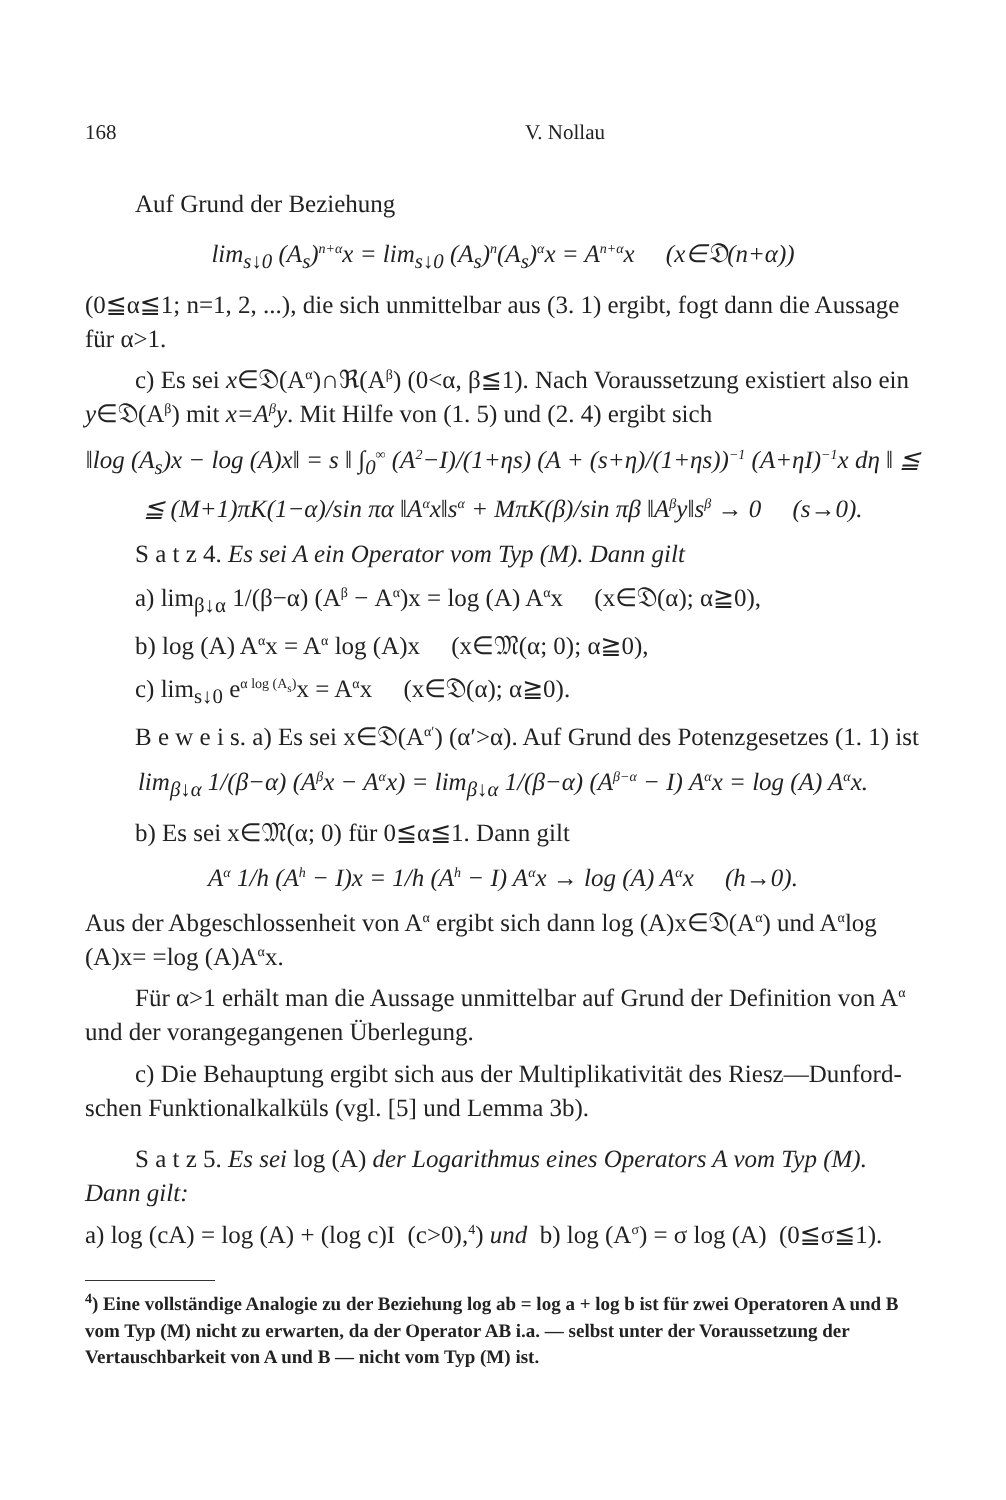168 V. Nollau
Auf Grund der Beziehung
lim<sub>s↓0</sub> (A<sub>s</sub>)<sup>n+α</sup>x = lim<sub>s↓0</sub> (A<sub>s</sub>)<sup>n</sup>(A<sub>s</sub>)<sup>α</sup>x = A<sup>n+α</sup>x (x∈𝔇(n+α))
(0≦α≦1; n=1, 2, ...), die sich unmittelbar aus (3. 1) ergibt, fogt dann die Aussage für α>1.
c) Es sei x∈𝔇(A<sup>α</sup>)∩ℜ(A<sup>β</sup>) (0<α, β≦1). Nach Voraussetzung existiert also ein y∈𝔇(A<sup>β</sup>) mit x=A<sup>β</sup>y. Mit Hilfe von (1. 5) und (2. 4) ergibt sich
‖log (A<sub>s</sub>)x − log (A)x‖ = s ‖ ∫<sub>0</sub><sup>∞</sup> (A<sup>2</sup>−I)/(1+ηs) (A + (s+η)/(1+ηs))<sup>−1</sup> (A+ηI)<sup>−1</sup>x dη ‖ ≦
≦ (M+1)πK(1−α)/sin πα ‖A<sup>α</sup>x‖s<sup>α</sup> + MπK(β)/sin πβ ‖A<sup>β</sup>y‖s<sup>β</sup> → 0 (s→0).
S a t z 4. Es sei A ein Operator vom Typ (M). Dann gilt
a) lim<sub>β↓α</sub> 1/(β−α) (A<sup>β</sup> − A<sup>α</sup>)x = log (A) A<sup>α</sup>x (x∈𝔇(α); α≧0),
b) log (A) A<sup>α</sup>x = A<sup>α</sup> log (A)x (x∈𝔐(α; 0); α≧0),
c) lim<sub>s↓0</sub> e<sup>α log (A<sub>s</sub>)</sup>x = A<sup>α</sup>x (x∈𝔇(α); α≧0).
B e w e i s. a) Es sei x∈𝔇(A<sup>α′</sup>) (α′>α). Auf Grund des Potenzgesetzes (1. 1) ist
lim<sub>β↓α</sub> 1/(β−α) (A<sup>β</sup>x − A<sup>α</sup>x) = lim<sub>β↓α</sub> 1/(β−α) (A<sup>β−α</sup> − I) A<sup>α</sup>x = log (A) A<sup>α</sup>x.
b) Es sei x∈𝔐(α; 0) für 0≦α≦1. Dann gilt
A<sup>α</sup> 1/h (A<sup>h</sup> − I)x = 1/h (A<sup>h</sup> − I) A<sup>α</sup>x → log (A) A<sup>α</sup>x (h→0).
Aus der Abgeschlossenheit von A<sup>α</sup> ergibt sich dann log (A)x∈𝔇(A<sup>α</sup>) und A<sup>α</sup>log (A)x= =log (A)A<sup>α</sup>x.
Für α>1 erhält man die Aussage unmittelbar auf Grund der Definition von A<sup>α</sup> und der vorangegangenen Überlegung.
c) Die Behauptung ergibt sich aus der Multiplikativität des Riesz—Dunford-schen Funktionalkalküls (vgl. [5] und Lemma 3b).
S a t z 5. Es sei log (A) der Logarithmus eines Operators A vom Typ (M). Dann gilt:
a) log (cA) = log (A) + (log c)I (c>0),<sup>4</sup>) und b) log (A<sup>σ</sup>) = σ log (A) (0≦σ≦1).
<sup>4</sup>) Eine vollständige Analogie zu der Beziehung log ab = log a + log b ist für zwei Operatoren A und B vom Typ (M) nicht zu erwarten, da der Operator AB i.a. — selbst unter der Voraussetzung der Vertauschbarkeit von A und B — nicht vom Typ (M) ist.